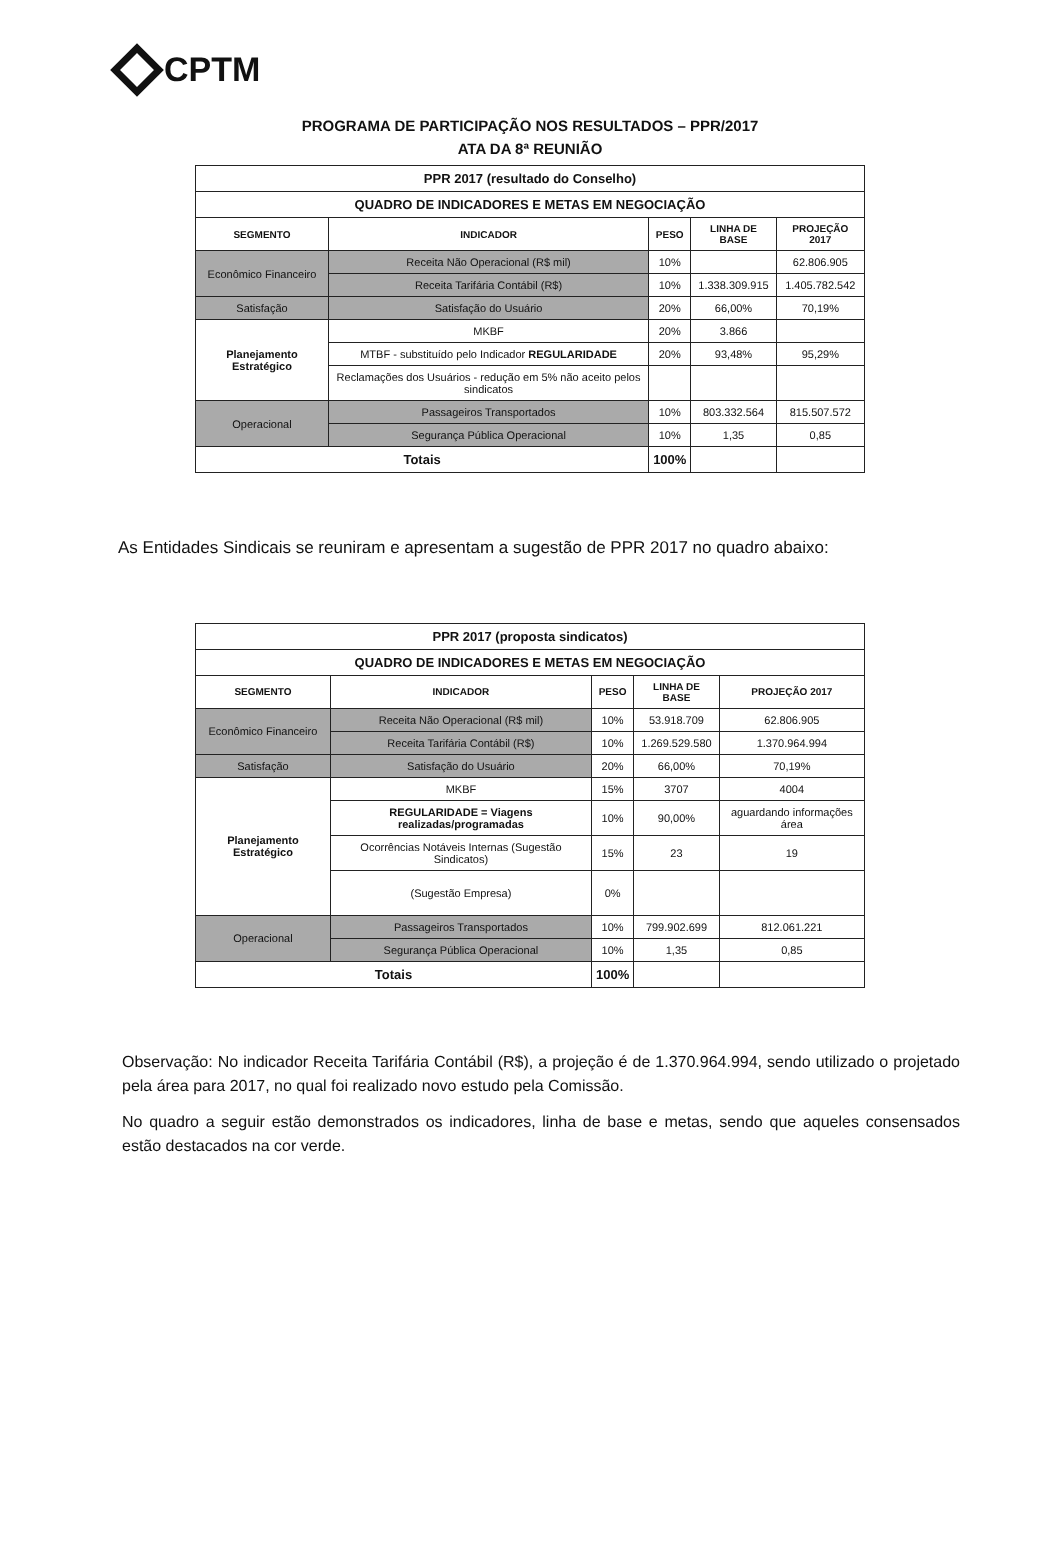CPTM
PROGRAMA DE PARTICIPAÇÃO NOS RESULTADOS – PPR/2017
ATA DA 8ª REUNIÃO
| PPR 2017 (resultado do Conselho) | | | | |
| QUADRO DE INDICADORES E METAS EM NEGOCIAÇÃO | | | | |
| SEGMENTO | INDICADOR | PESO | LINHA DE BASE | PROJEÇÃO 2017 |
| Econômico Financeiro | Receita Não Operacional (R$ mil) | 10% | | 62.806.905 |
| | Receita Tarifária Contábil (R$) | 10% | 1.338.309.915 | 1.405.782.542 |
| Satisfação | Satisfação do Usuário | 20% | 66,00% | 70,19% |
| Planejamento Estratégico | MKBF | 20% | 3.866 | |
| | MTBF - substituído pelo Indicador REGULARIDADE | 20% | 93,48% | 95,29% |
| | Reclamações dos Usuários - redução em 5% não aceito pelos sindicatos | | | |
| Operacional | Passageiros Transportados | 10% | 803.332.564 | 815.507.572 |
| | Segurança Pública Operacional | 10% | 1,35 | 0,85 |
| Totais | | 100% | | |
As Entidades Sindicais se reuniram e apresentam a sugestão de PPR 2017 no quadro abaixo:
| PPR 2017 (proposta sindicatos) | | | | |
| QUADRO DE INDICADORES E METAS EM NEGOCIAÇÃO | | | | |
| SEGMENTO | INDICADOR | PESO | LINHA DE BASE | PROJEÇÃO 2017 |
| Econômico Financeiro | Receita Não Operacional (R$ mil) | 10% | 53.918.709 | 62.806.905 |
| | Receita Tarifária Contábil (R$) | 10% | 1.269.529.580 | 1.370.964.994 |
| Satisfação | Satisfação do Usuário | 20% | 66,00% | 70,19% |
| Planejamento Estratégico | MKBF | 15% | 3707 | 4004 |
| | REGULARIDADE = Viagens realizadas/programadas | 10% | 90,00% | aguardando informações área |
| | Ocorrências Notáveis Internas (Sugestão Sindicatos) | 15% | 23 | 19 |
| | (Sugestão Empresa) | 0% | | |
| Operacional | Passageiros Transportados | 10% | 799.902.699 | 812.061.221 |
| | Segurança Pública Operacional | 10% | 1,35 | 0,85 |
| Totais | | 100% | | |
Observação: No indicador Receita Tarifária Contábil (R$), a projeção é de 1.370.964.994, sendo utilizado o projetado pela área para 2017, no qual foi realizado novo estudo pela Comissão.
No quadro a seguir estão demonstrados os indicadores, linha de base e metas, sendo que aqueles consensados estão destacados na cor verde.